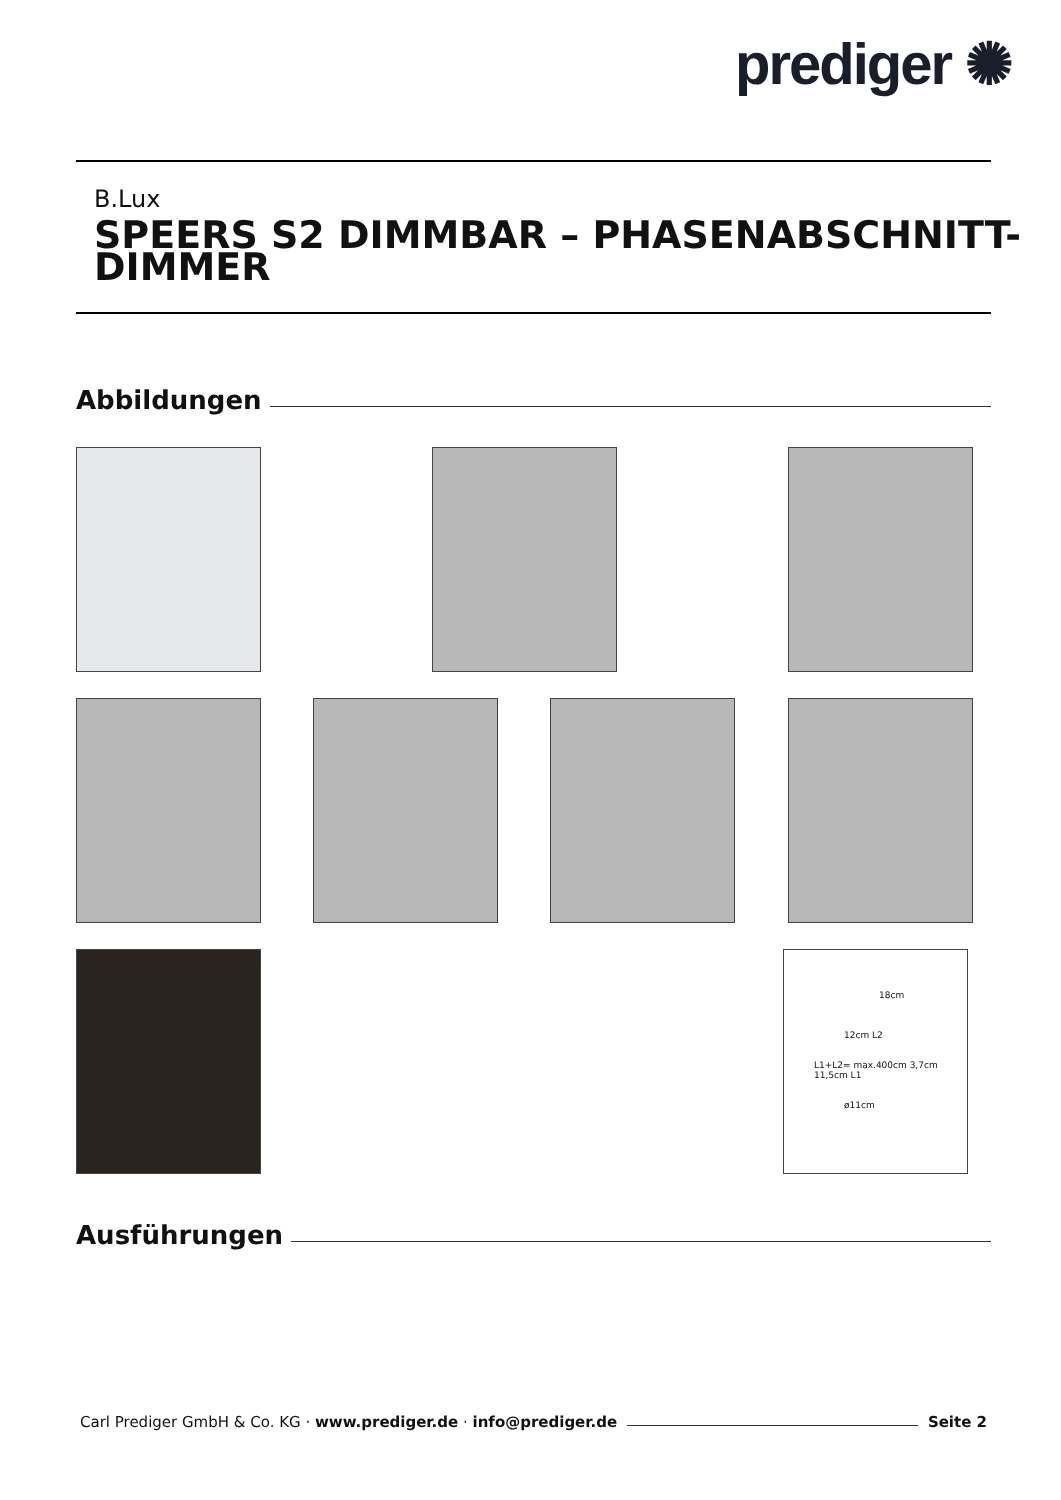prediger ✺
B.Lux
SPEERS S2 DIMMBAR – PHASENABSCHNITT-
DIMMER
Abbildungen
18cm
12cm L2
L1+L2= max.400cm 3,7cm 11,5cm L1
ø11cm
Ausführungen
Carl Prediger GmbH & Co. KG · www.prediger.de · info@prediger.de
Seite 2